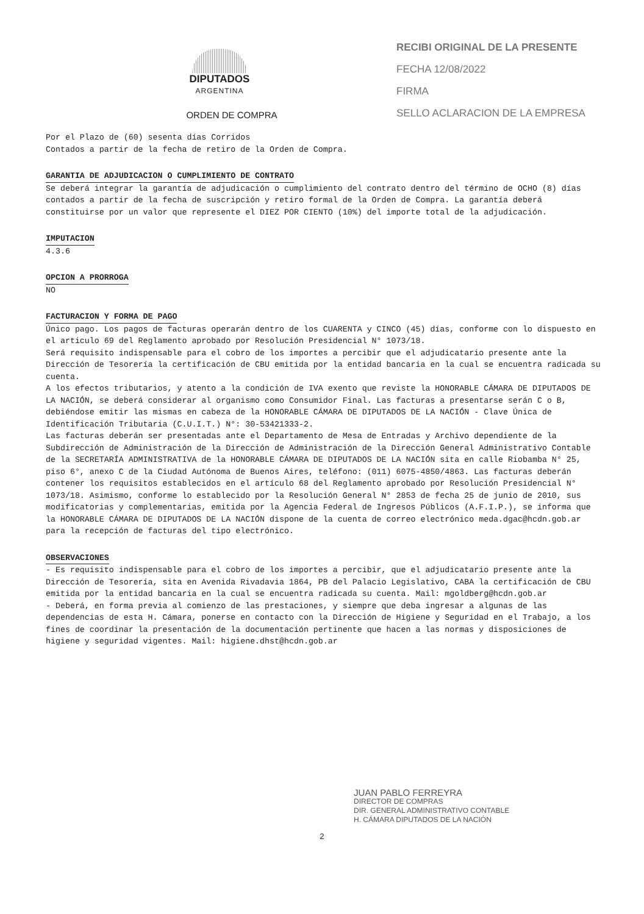DIPUTADOS
ARGENTINA
ORDEN DE COMPRA
RECIBI ORIGINAL DE LA PRESENTE
FECHA 12/08/2022
FIRMA
SELLO ACLARACION DE LA EMPRESA
Por el Plazo de (60) sesenta días Corridos
Contados a partir de la fecha de retiro de la Orden de Compra.
GARANTIA DE ADJUDICACION O CUMPLIMIENTO DE CONTRATO
Se deberá integrar la garantía de adjudicación o cumplimiento del contrato dentro del término de OCHO (8) días contados a partir de la fecha de suscripción y retiro formal de la Orden de Compra. La garantía deberá constituirse por un valor que represente el DIEZ POR CIENTO (10%) del importe total de la adjudicación.
IMPUTACION
4.3.6
OPCION A PRORROGA
NO
FACTURACION Y FORMA DE PAGO
Único pago. Los pagos de facturas operarán dentro de los CUARENTA y CINCO (45) días, conforme con lo dispuesto en el articulo 69 del Reglamento aprobado por Resolución Presidencial N° 1073/18.
Será requisito indispensable para el cobro de los importes a percibir que el adjudicatario presente ante la Dirección de Tesorería la certificación de CBU emitida por la entidad bancaria en la cual se encuentra radicada su cuenta.
A los efectos tributarios, y atento a la condición de IVA exento que reviste la HONORABLE CÁMARA DE DIPUTADOS DE LA NACIÓN, se deberá considerar al organismo como Consumidor Final. Las facturas a presentarse serán C o B, debiéndose emitir las mismas en cabeza de la HONORABLE CÁMARA DE DIPUTADOS DE LA NACIÓN - Clave Única de Identificación Tributaria (C.U.I.T.) N°: 30-53421333-2.
Las facturas deberán ser presentadas ante el Departamento de Mesa de Entradas y Archivo dependiente de la Subdirección de Administración de la Dirección de Administración de la Dirección General Administrativo Contable de la SECRETARÍA ADMINISTRATIVA de la HONORABLE CÁMARA DE DIPUTADOS DE LA NACIÓN sita en calle Riobamba N° 25, piso 6°, anexo C de la Ciudad Autónoma de Buenos Aires, teléfono: (011) 6075-4850/4863. Las facturas deberán contener los requisitos establecidos en el artículo 68 del Reglamento aprobado por Resolución Presidencial N° 1073/18. Asimismo, conforme lo establecido por la Resolución General N° 2853 de fecha 25 de junio de 2010, sus modificatorias y complementarias, emitida por la Agencia Federal de Ingresos Públicos (A.F.I.P.), se informa que la HONORABLE CÁMARA DE DIPUTADOS DE LA NACIÓN dispone de la cuenta de correo electrónico meda.dgac@hcdn.gob.ar para la recepción de facturas del tipo electrónico.
OBSERVACIONES
- Es requisito indispensable para el cobro de los importes a percibir, que el adjudicatario presente ante la Dirección de Tesorería, sita en Avenida Rivadavia 1864, PB del Palacio Legislativo, CABA la certificación de CBU emitida por la entidad bancaria en la cual se encuentra radicada su cuenta. Mail: mgoldberg@hcdn.gob.ar
- Deberá, en forma previa al comienzo de las prestaciones, y siempre que deba ingresar a algunas de las dependencias de esta H. Cámara, ponerse en contacto con la Dirección de Higiene y Seguridad en el Trabajo, a los fines de coordinar la presentación de la documentación pertinente que hacen a las normas y disposiciones de higiene y seguridad vigentes. Mail: higiene.dhst@hcdn.gob.ar
JUAN PABLO FERREYRA
DIRECTOR DE COMPRAS
DIR. GENERAL ADMINISTRATIVO CONTABLE
H. CÁMARA DIPUTADOS DE LA NACIÓN
2